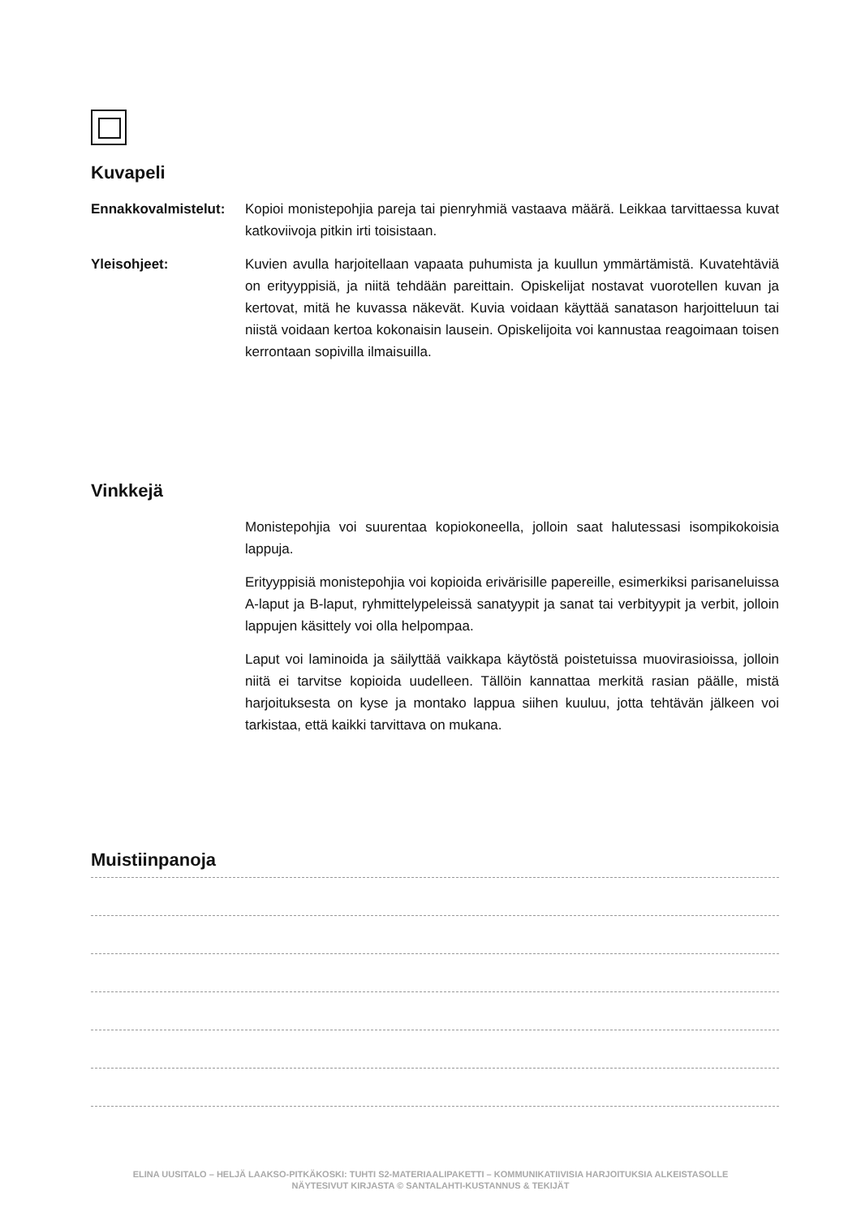Kuvapeli
Ennakkovalmistelut:
Kopioi monistepohjia pareja tai pienryhmiä vastaava määrä. Leikkaa tarvittaessa kuvat katkoviivoja pitkin irti toisistaan.
Yleisohjeet: Kuvien avulla harjoitellaan vapaata puhumista ja kuullun ymmärtämistä. Kuvatehtäviä on erityyppisiä, ja niitä tehdään pareittain. Opiskelijat nostavat vuorotellen kuvan ja kertovat, mitä he kuvassa näkevät. Kuvia voidaan käyttää sanatason harjoitteluun tai niistä voidaan kertoa kokonaisin lausein. Opiskelijoita voi kannustaa reagoimaan toisen kerrontaan sopivilla ilmaisuilla.
Vinkkejä
Monistepohjia voi suurentaa kopiokoneella, jolloin saat halutessasi isompikokoisia lappuja.
Erityyppisiä monistepohjia voi kopioida erivärisille papereille, esimerkiksi parisaneluissa A-laput ja B-laput, ryhmittelypeleissä sanatyypit ja sanat tai verbityypit ja verbit, jolloin lappujen käsittely voi olla helpompaa.
Laput voi laminoida ja säilyttää vaikkapa käytöstä poistetuissa muovirasioissa, jolloin niitä ei tarvitse kopioida uudelleen. Tällöin kannattaa merkitä rasian päälle, mistä harjoituksesta on kyse ja montako lappua siihen kuuluu, jotta tehtävän jälkeen voi tarkistaa, että kaikki tarvittava on mukana.
Muistiinpanoja
ELINA UUSITALO – HELJÄ LAAKSO-PITKÄKOSKI: TUHTI S2-MATERIAALIPAKETTI – KOMMUNIKATIIVISIA HARJOITUKSIA ALKEISTASOLLE
NÄYTESIVUT KIRJASTA © SANTALAHTI-KUSTANNUS & TEKIJÄT